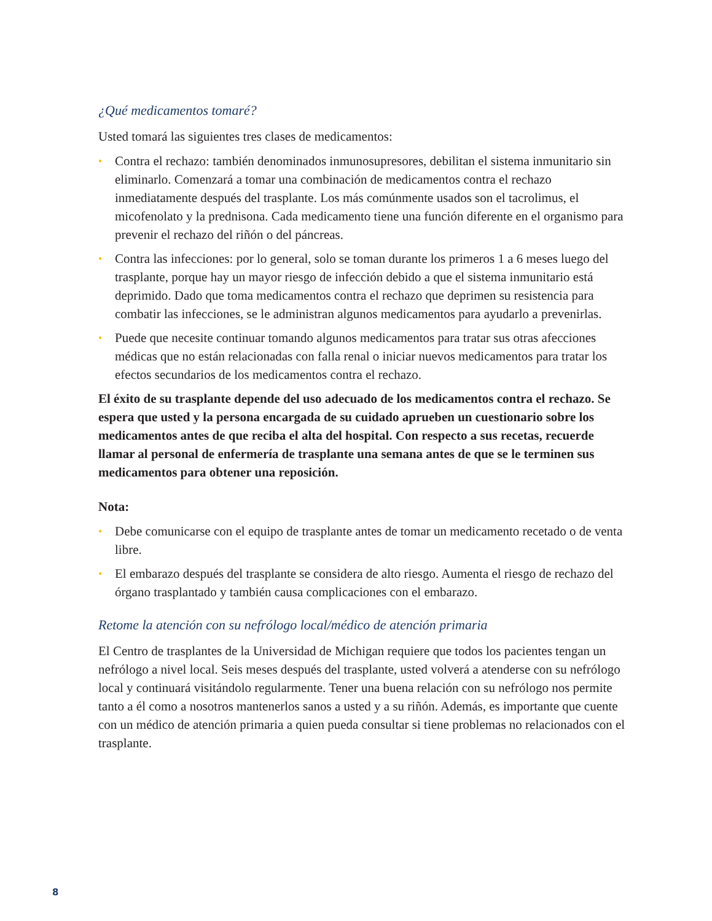¿Qué medicamentos tomaré?
Usted tomará las siguientes tres clases de medicamentos:
• Contra el rechazo: también denominados inmunosupresores, debilitan el sistema inmunitario sin eliminarlo. Comenzará a tomar una combinación de medicamentos contra el rechazo inmediatamente después del trasplante. Los más comúnmente usados son el tacrolimus, el micofenolato y la prednisona. Cada medicamento tiene una función diferente en el organismo para prevenir el rechazo del riñón o del páncreas.
• Contra las infecciones: por lo general, solo se toman durante los primeros 1 a 6 meses luego del trasplante, porque hay un mayor riesgo de infección debido a que el sistema inmunitario está deprimido. Dado que toma medicamentos contra el rechazo que deprimen su resistencia para combatir las infecciones, se le administran algunos medicamentos para ayudarlo a prevenirlas.
• Puede que necesite continuar tomando algunos medicamentos para tratar sus otras afecciones médicas que no están relacionadas con falla renal o iniciar nuevos medicamentos para tratar los efectos secundarios de los medicamentos contra el rechazo.
El éxito de su trasplante depende del uso adecuado de los medicamentos contra el rechazo. Se espera que usted y la persona encargada de su cuidado aprueben un cuestionario sobre los medicamentos antes de que reciba el alta del hospital. Con respecto a sus recetas, recuerde llamar al personal de enfermería de trasplante una semana antes de que se le terminen sus medicamentos para obtener una reposición.
Nota:
• Debe comunicarse con el equipo de trasplante antes de tomar un medicamento recetado o de venta libre.
• El embarazo después del trasplante se considera de alto riesgo. Aumenta el riesgo de rechazo del órgano trasplantado y también causa complicaciones con el embarazo.
Retome la atención con su nefrólogo local/médico de atención primaria
El Centro de trasplantes de la Universidad de Michigan requiere que todos los pacientes tengan un nefrólogo a nivel local. Seis meses después del trasplante, usted volverá a atenderse con su nefrólogo local y continuará visitándolo regularmente. Tener una buena relación con su nefrólogo nos permite tanto a él como a nosotros mantenerlos sanos a usted y a su riñón. Además, es importante que cuente con un médico de atención primaria a quien pueda consultar si tiene problemas no relacionados con el trasplante.
8